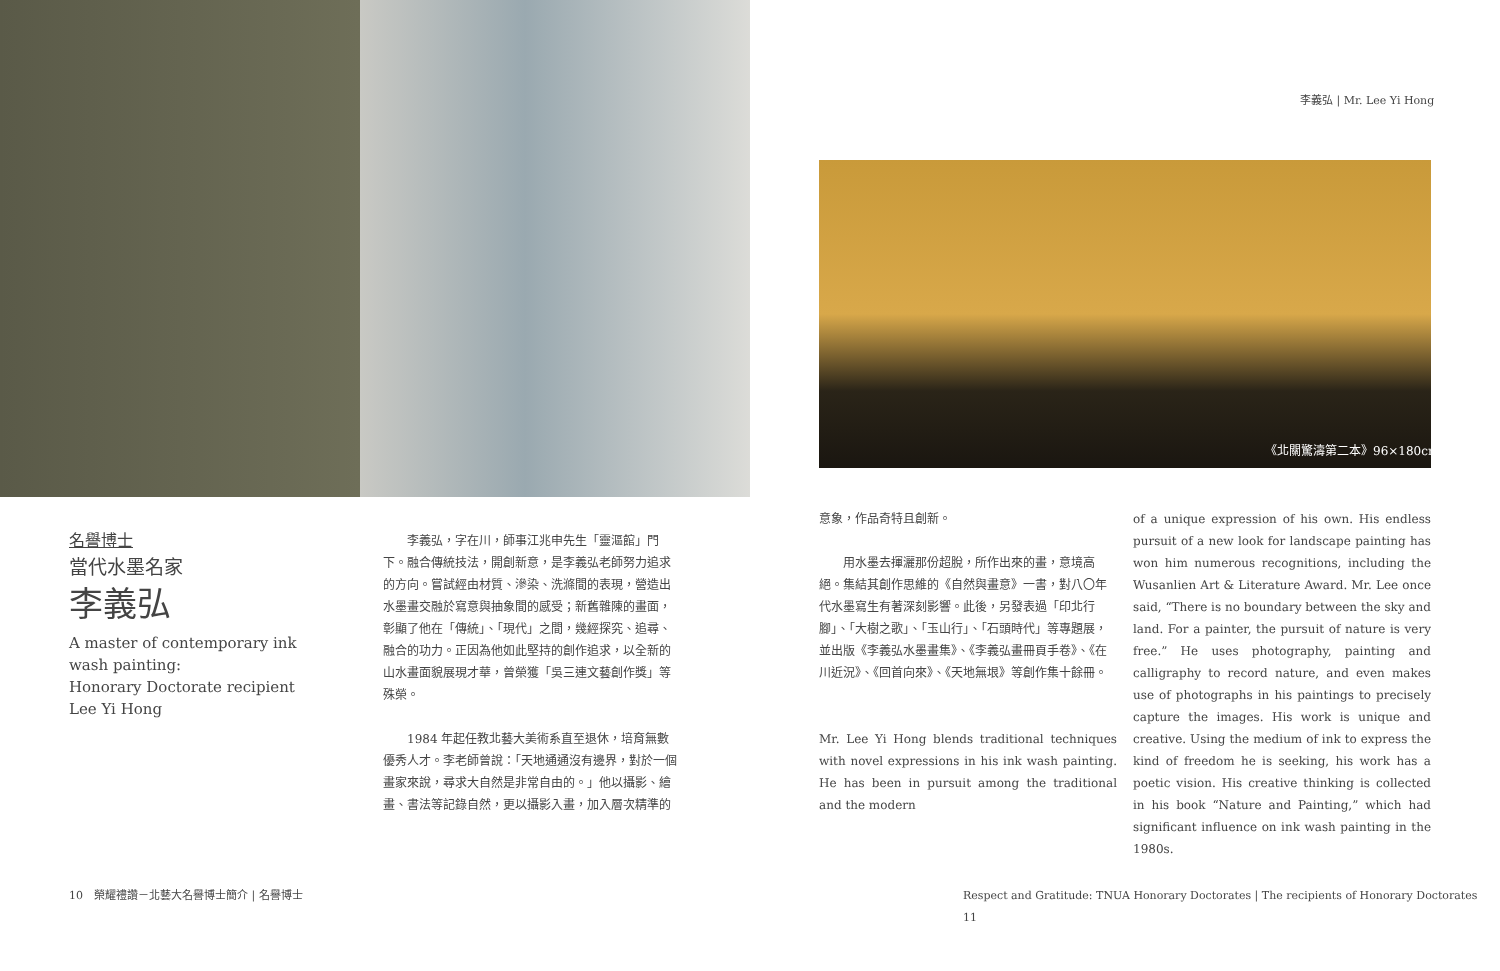李義弘 | Mr. Lee Yi Hong
《北關驚濤第二本》96×180cm
名譽博士
當代水墨名家
李義弘
A master of contemporary ink wash painting:
Honorary Doctorate recipient
Lee Yi Hong
　　李義弘，字在川，師事江兆申先生「靈漚館」門下。融合傳統技法，開創新意，是李義弘老師努力追求的方向。嘗試經由材質、滲染、洗滌間的表現，營造出水墨畫交融於寫意與抽象間的感受；新舊雜陳的畫面，彰顯了他在「傳統」、「現代」之間，幾經探究、追尋、融合的功力。正因為他如此堅持的創作追求，以全新的山水畫面貌展現才華，曾榮獲「吳三連文藝創作獎」等殊榮。
　　1984 年起任教北藝大美術系直至退休，培育無數優秀人才。李老師曾說：「天地通通沒有邊界，對於一個畫家來說，尋求大自然是非常自由的。」他以攝影、繪畫、書法等記錄自然，更以攝影入畫，加入層次精準的
意象，作品奇特且創新。
　　用水墨去揮灑那份超脫，所作出來的畫，意境高絕。集結其創作思維的《自然與畫意》一書，對八〇年代水墨寫生有著深刻影響。此後，另發表過「印北行腳」、「大樹之歌」、「玉山行」、「石頭時代」等專題展，並出版《李義弘水墨畫集》、《李義弘畫冊頁手卷》、《在川近況》、《回首向來》、《天地無垠》等創作集十餘冊。
Mr. Lee Yi Hong blends traditional techniques with novel expressions in his ink wash painting. He has been in pursuit among the traditional and the modern
of a unique expression of his own. His endless pursuit of a new look for landscape painting has won him numerous recognitions, including the Wusanlien Art & Literature Award. Mr. Lee once said, “There is no boundary between the sky and land. For a painter, the pursuit of nature is very free.” He uses photography, painting and calligraphy to record nature, and even makes use of photographs in his paintings to precisely capture the images. His work is unique and creative. Using the medium of ink to express the kind of freedom he is seeking, his work has a poetic vision. His creative thinking is collected in his book “Nature and Painting,” which had significant influence on ink wash painting in the 1980s.
10　榮耀禮讚－北藝大名譽博士簡介 | 名譽博士
Respect and Gratitude: TNUA Honorary Doctorates | The recipients of Honorary Doctorates　11